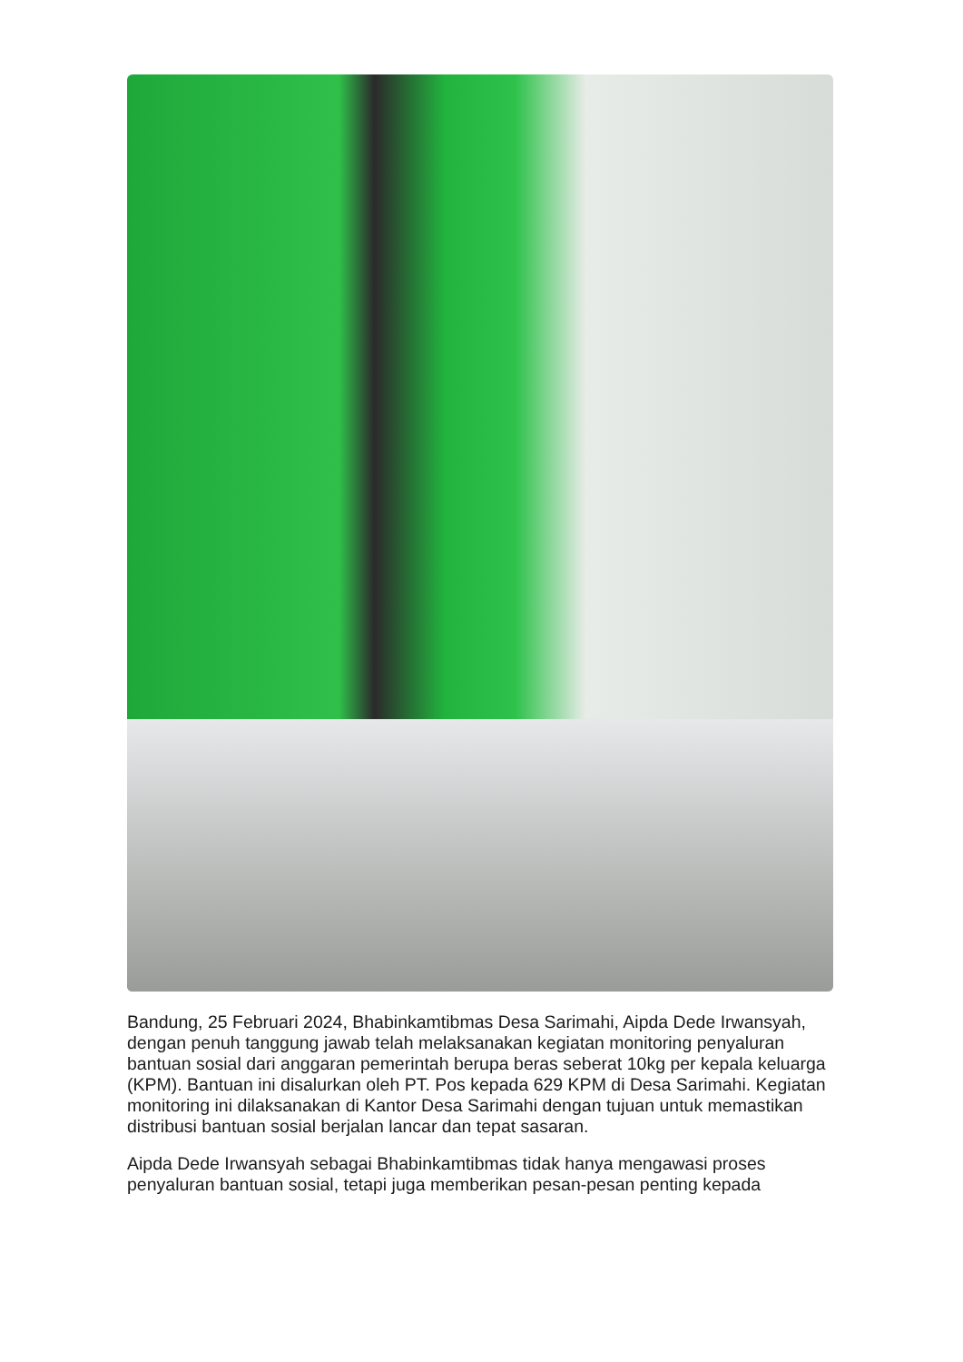Bandung, 25 Februari 2024, Bhabinkamtibmas Desa Sarimahi, Aipda Dede Irwansyah, dengan penuh tanggung jawab telah melaksanakan kegiatan monitoring penyaluran bantuan sosial dari anggaran pemerintah berupa beras seberat 10kg per kepala keluarga (KPM). Bantuan ini disalurkan oleh PT. Pos kepada 629 KPM di Desa Sarimahi. Kegiatan monitoring ini dilaksanakan di Kantor Desa Sarimahi dengan tujuan untuk memastikan distribusi bantuan sosial berjalan lancar dan tepat sasaran.
Aipda Dede Irwansyah sebagai Bhabinkamtibmas tidak hanya mengawasi proses penyaluran bantuan sosial, tetapi juga memberikan pesan-pesan penting kepada